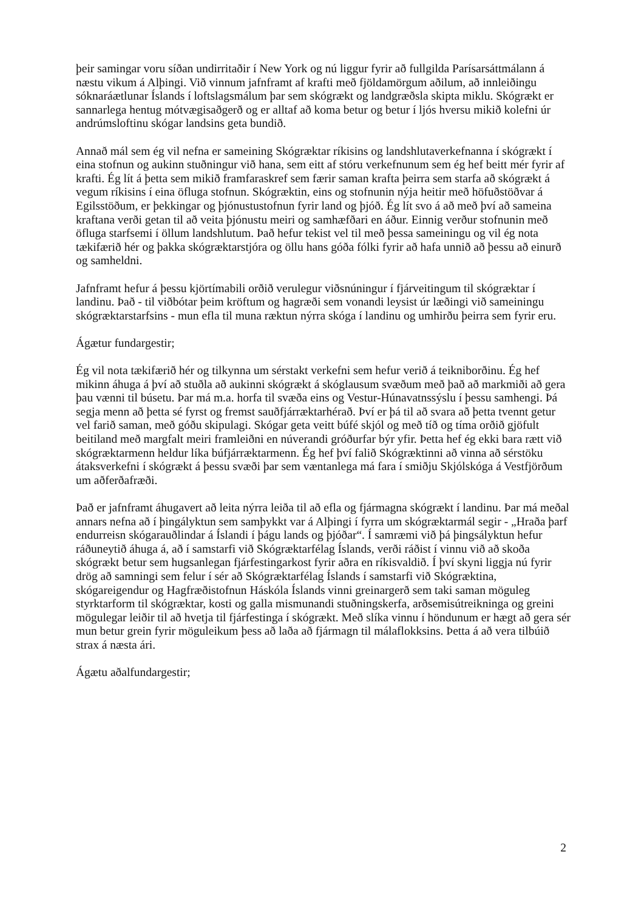þeir samingar voru síðan undirritaðir í New York og nú liggur fyrir að fullgilda Parísarsáttmálann á næstu vikum á Alþingi. Við vinnum jafnframt af krafti með fjöldamörgum aðilum, að innleiðingu sóknaráætlunar Íslands í loftslagsmálum þar sem skógrækt og landgræðsla skipta miklu. Skógrækt er sannarlega hentug mótvægisaðgerð og er alltaf að koma betur og betur í ljós hversu mikið kolefni úr andrúmsloftinu skógar landsins geta bundið.
Annað mál sem ég vil nefna er sameining Skógræktar ríkisins og landshlutaverkefnanna í skógrækt í eina stofnun og aukinn stuðningur við hana, sem eitt af stóru verkefnunum sem ég hef beitt mér fyrir af krafti. Ég lít á þetta sem mikið framfaraskref sem færir saman krafta þeirra sem starfa að skógrækt á vegum ríkisins í eina öfluga stofnun. Skógræktin, eins og stofnunin nýja heitir með höfuðstöðvar á Egilsstöðum, er þekkingar og þjónustustofnun fyrir land og þjóð. Ég lít svo á að með því að sameina kraftana verði getan til að veita þjónustu meiri og samhæfðari en áður. Einnig verður stofnunin með öfluga starfsemi í öllum landshlutum. Það hefur tekist vel til með þessa sameiningu og vil ég nota tækifærið hér og þakka skógræktarstjóra og öllu hans góða fólki fyrir að hafa unnið að þessu að einurð og samheldni.
Jafnframt hefur á þessu kjörtímabili orðið verulegur viðsnúningur í fjárveitingum til skógræktar í landinu. Það - til viðbótar þeim kröftum og hagræði sem vonandi leysist úr læðingi við sameiningu skógræktarstarfsins - mun efla til muna ræktun nýrra skóga í landinu og umhirðu þeirra sem fyrir eru.
Ágætur fundargestir;
Ég vil nota tækifærið hér og tilkynna um sérstakt verkefni sem hefur verið á teikniborðinu. Ég hef mikinn áhuga á því að stuðla að aukinni skógrækt á skóglausum svæðum með það að markmiði að gera þau vænni til búsetu. Þar má m.a. horfa til svæða eins og Vestur-Húnavatnssýslu í þessu samhengi. Þá segja menn að þetta sé fyrst og fremst sauðfjárræktarhérað. Því er þá til að svara að þetta tvennt getur vel farið saman, með góðu skipulagi. Skógar geta veitt búfé skjól og með tíð og tíma orðið gjöfult beitiland með margfalt meiri framleiðni en núverandi gróðurfar býr yfir. Þetta hef ég ekki bara rætt við skógræktarmenn heldur líka búfjárræktarmenn. Ég hef því falið Skógræktinni að vinna að sérstöku átaksverkefni í skógrækt á þessu svæði þar sem væntanlega má fara í smiðju Skjólskóga á Vestfjörðum um aðferðafræði.
Það er jafnframt áhugavert að leita nýrra leiða til að efla og fjármagna skógrækt í landinu. Þar má meðal annars nefna að í þingályktun sem samþykkt var á Alþingi í fyrra um skógræktarmál segir - „Hraða þarf endurreisn skógarauðlindar á Íslandi í þágu lands og þjóðar“. Í samræmi við þá þingsályktun hefur ráðuneytið áhuga á, að í samstarfi við Skógræktarfélag Íslands, verði ráðist í vinnu við að skoða skógrækt betur sem hugsanlegan fjárfestingarkost fyrir aðra en ríkisvaldið. Í því skyni liggja nú fyrir drög að samningi sem felur í sér að Skógræktarfélag Íslands í samstarfi við Skógræktina, skógareigendur og Hagfræðistofnun Háskóla Íslands vinni greinargerð sem taki saman möguleg styrktarform til skógræktar, kosti og galla mismunandi stuðningskerfa, arðsemisútreikninga og greini mögulegar leiðir til að hvetja til fjárfestinga í skógrækt. Með slíka vinnu í höndunum er hægt að gera sér mun betur grein fyrir möguleikum þess að laða að fjármagn til málaflokksins. Þetta á að vera tilbúið strax á næsta ári.
Ágætu aðalfundargestir;
2